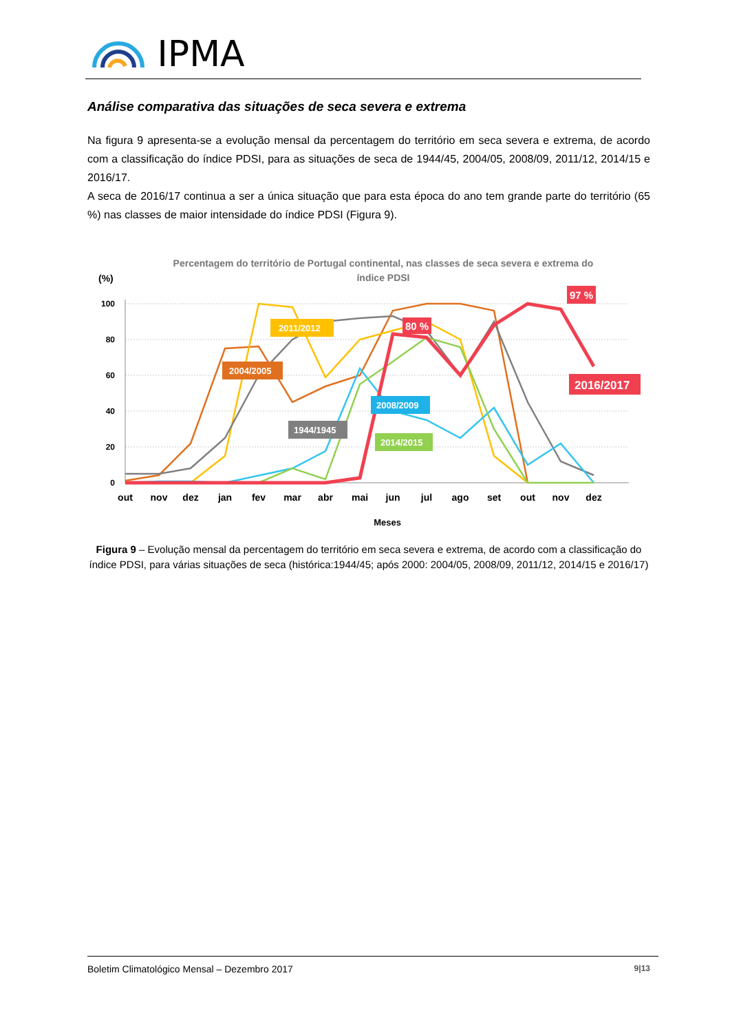IPMA
Análise comparativa das situações de seca severa e extrema
Na figura 9 apresenta-se a evolução mensal da percentagem do território em seca severa e extrema, de acordo com a classificação do índice PDSI, para as situações de seca de 1944/45, 2004/05, 2008/09, 2011/12, 2014/15 e 2016/17.
A seca de 2016/17 continua a ser a única situação que para esta época do ano tem grande parte do território (65 %) nas classes de maior intensidade do índice PDSI (Figura 9).
Percentagem do território de Portugal continental, nas classes de seca severa e extrema do
índice PDSI
(%)
100
80
60
40
20
0
out
nov
dez
jan
fev
mar
abr
mai
jun
jul
ago
set
out
nov
dez
Meses
2011/2012
2004/2005
2008/2009
1944/1945
2014/2015
80 %
97 %
2016/2017
Figura 9 – Evolução mensal da percentagem do território em seca severa e extrema, de acordo com a classificação do índice PDSI, para várias situações de seca (histórica:1944/45; após 2000: 2004/05, 2008/09, 2011/12, 2014/15 e 2016/17)
Boletim Climatológico Mensal – Dezembro 2017 9|13